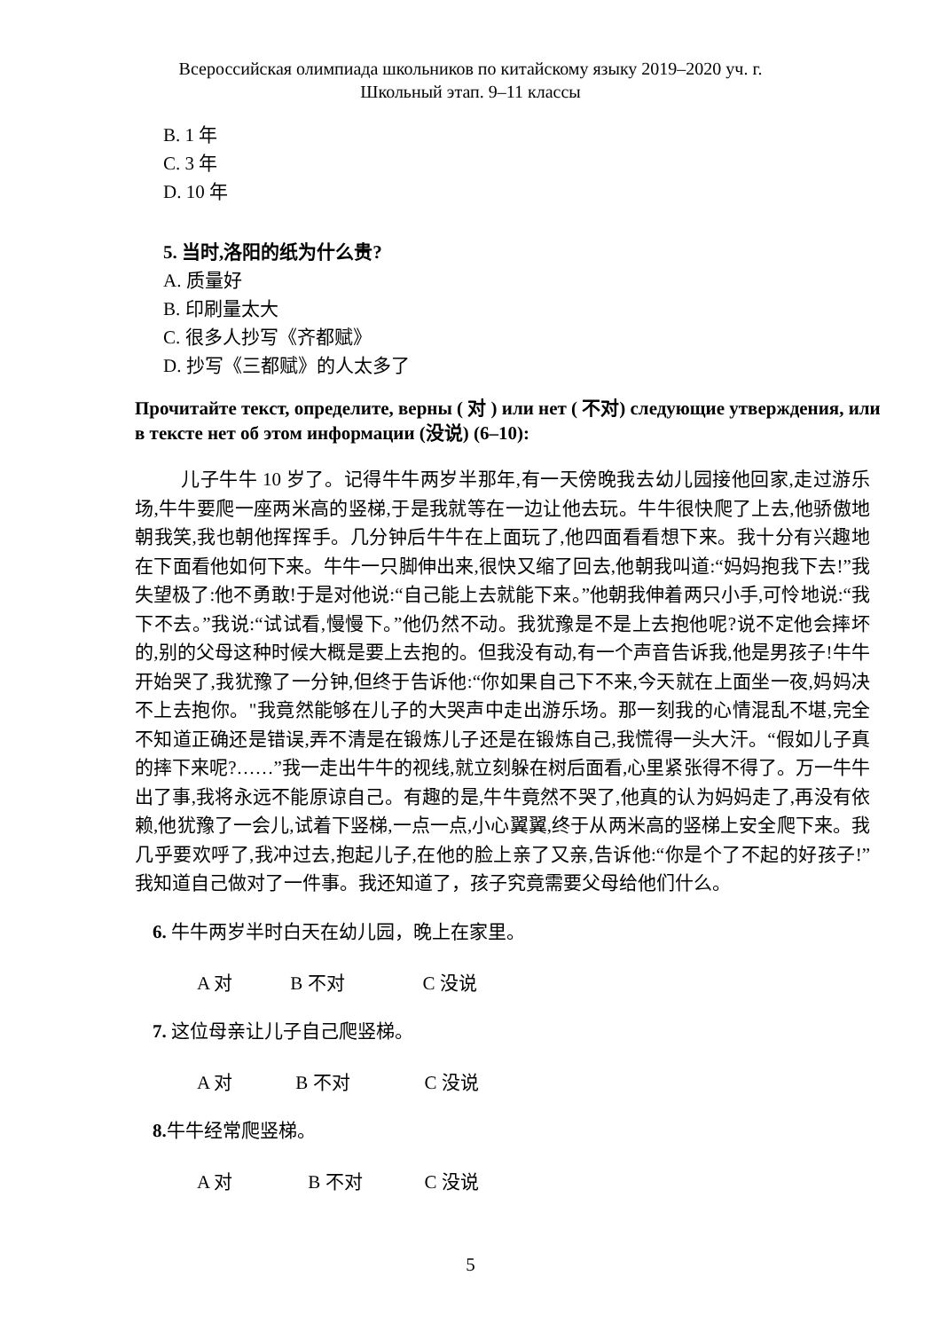Всероссийская олимпиада школьников по китайскому языку 2019–2020 уч. г.
Школьный этап. 9–11 классы
B. 1 年
C. 3 年
D. 10 年
5. 当时,洛阳的纸为什么贵?
A. 质量好
B. 印刷量太大
C. 很多人抄写《齐都赋》
D. 抄写《三都赋》的人太多了
Прочитайте текст, определите, верны ( 对 ) или нет ( 不对) следующие утверждения, или в тексте нет об этом информации (没说) (6–10):
儿子牛牛 10 岁了。记得牛牛两岁半那年,有一天傍晚我去幼儿园接他回家,走过游乐场,牛牛要爬一座两米高的竖梯,于是我就等在一边让他去玩。牛牛很快爬了上去,他骄傲地朝我笑,我也朝他挥挥手。几分钟后牛牛在上面玩了,他四面看看想下来。我十分有兴趣地在下面看他如何下来。牛牛一只脚伸出来,很快又缩了回去,他朝我叫道:“妈妈抱我下去!”我失望极了:他不勇敢!于是对他说:“自己能上去就能下来。”他朝我伸着两只小手,可怜地说:“我下不去。”我说:“试试看,慢慢下。”他仍然不动。我犹豫是不是上去抱他呢?说不定他会摔坏的,别的父母这种时候大概是要上去抱的。但我没有动,有一个声音告诉我,他是男孩子!牛牛开始哭了,我犹豫了一分钟,但终于告诉他:“你如果自己下不来,今天就在上面坐一夜,妈妈决不上去抱你。"我竟然能够在儿子的大哭声中走出游乐场。那一刻我的心情混乱不堪,完全不知道正确还是错误,弄不清是在锻炼儿子还是在锻炼自己,我慌得一头大汗。“假如儿子真的摔下来呢?……”我一走出牛牛的视线,就立刻躲在树后面看,心里紧张得不得了。万一牛牛出了事,我将永远不能原谅自己。有趣的是,牛牛竟然不哭了,他真的认为妈妈走了,再没有依赖,他犹豫了一会儿,试着下竖梯,一点一点,小心翼翼,终于从两米高的竖梯上安全爬下来。我几乎要欢呼了,我冲过去,抱起儿子,在他的脸上亲了又亲,告诉他:“你是个了不起的好孩子!”我知道自己做对了一件事。我还知道了，孩子究竟需要父母给他们什么。
6. 牛牛两岁半时白天在幼儿园，晚上在家里。
A 对 B 不对 C 没说
7. 这位母亲让儿子自己爬竖梯。
A 对 B 不对 C 没说
8. 牛牛经常爬竖梯。
A 对 B 不对 C 没说
5